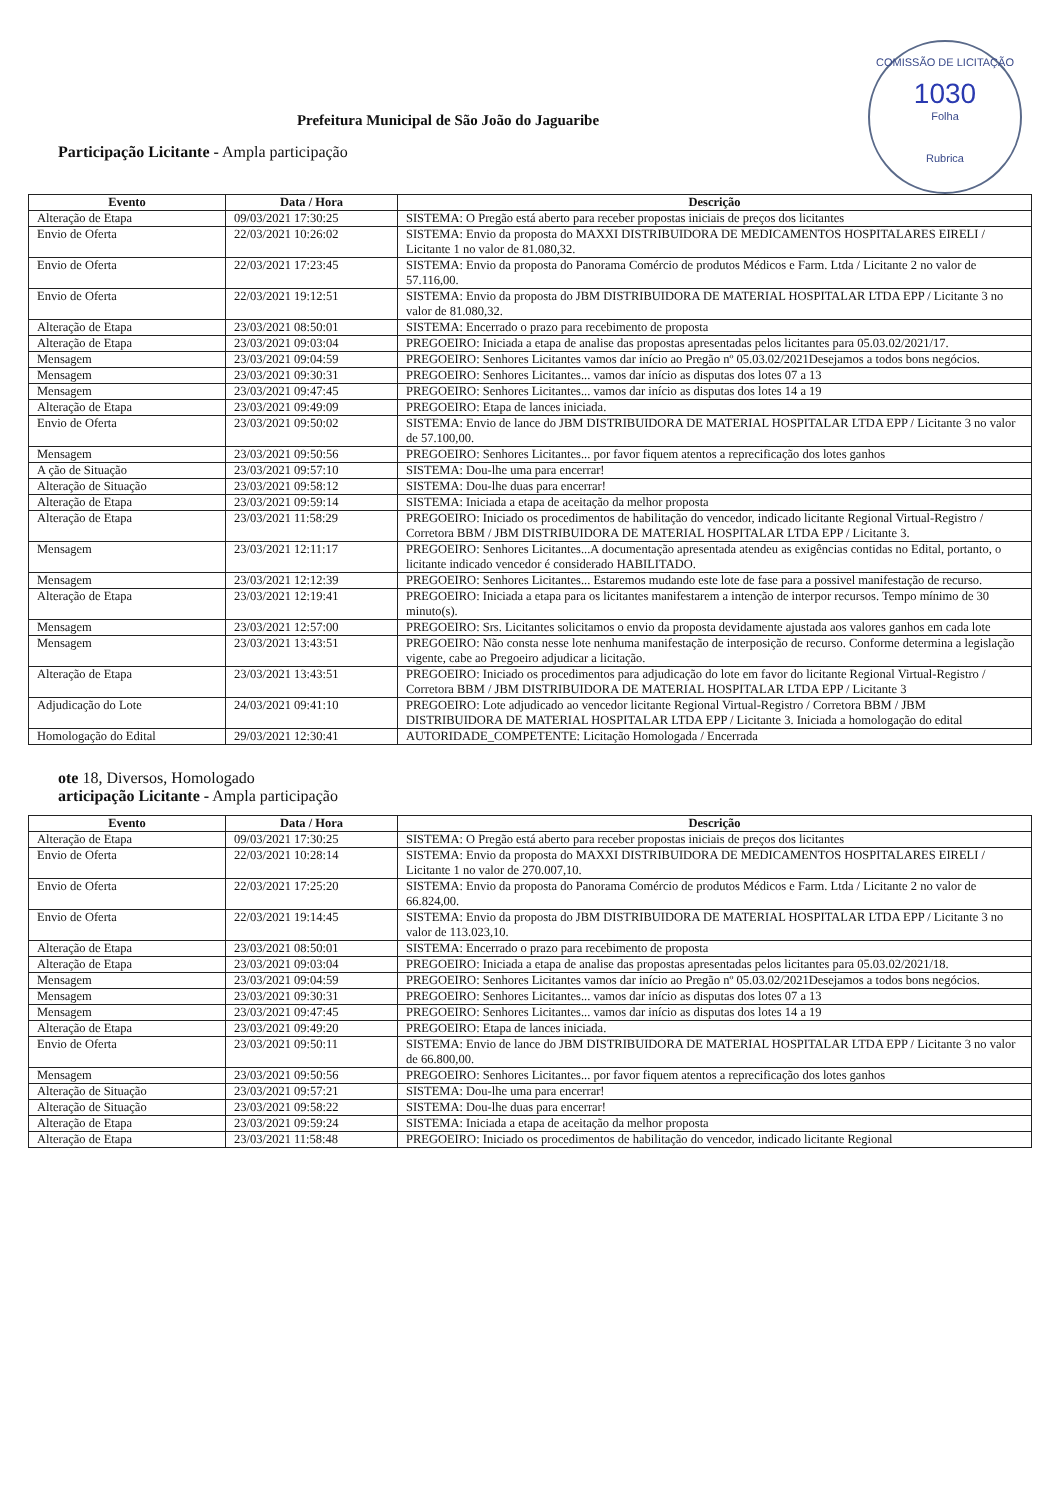COMISSÃO DE LICITAÇÃO
1030
Folha
Rubrica
Prefeitura Municipal de São João do Jaguaribe
Participação Licitante - Ampla participação
| Evento | Data / Hora | Descrição |
| --- | --- | --- |
| Alteração de Etapa | 09/03/2021 17:30:25 | SISTEMA: O Pregão está aberto para receber propostas iniciais de preços dos licitantes |
| Envio de Oferta | 22/03/2021 10:26:02 | SISTEMA: Envio da proposta do MAXXI DISTRIBUIDORA DE MEDICAMENTOS HOSPITALARES EIRELI / Licitante 1 no valor de 81.080,32. |
| Envio de Oferta | 22/03/2021 17:23:45 | SISTEMA: Envio da proposta do Panorama Comércio de produtos Médicos e Farm. Ltda / Licitante 2 no valor de 57.116,00. |
| Envio de Oferta | 22/03/2021 19:12:51 | SISTEMA: Envio da proposta do JBM DISTRIBUIDORA DE MATERIAL HOSPITALAR LTDA EPP / Licitante 3 no valor de 81.080,32. |
| Alteração de Etapa | 23/03/2021 08:50:01 | SISTEMA: Encerrado o prazo para recebimento de proposta |
| Alteração de Etapa | 23/03/2021 09:03:04 | PREGOEIRO: Iniciada a etapa de analise das propostas apresentadas pelos licitantes para 05.03.02/2021/17. |
| Mensagem | 23/03/2021 09:04:59 | PREGOEIRO: Senhores Licitantes vamos dar início ao Pregão nº 05.03.02/2021Desejamos a todos bons negócios. |
| Mensagem | 23/03/2021 09:30:31 | PREGOEIRO: Senhores Licitantes... vamos dar início as disputas dos lotes 07 a 13 |
| Mensagem | 23/03/2021 09:47:45 | PREGOEIRO: Senhores Licitantes... vamos dar início as disputas dos lotes 14 a 19 |
| Alteração de Etapa | 23/03/2021 09:49:09 | PREGOEIRO: Etapa de lances iniciada. |
| Envio de Oferta | 23/03/2021 09:50:02 | SISTEMA: Envio de lance do JBM DISTRIBUIDORA DE MATERIAL HOSPITALAR LTDA EPP / Licitante 3 no valor de 57.100,00. |
| Mensagem | 23/03/2021 09:50:56 | PREGOEIRO: Senhores Licitantes... por favor fiquem atentos a reprecificação dos lotes ganhos |
| A ção de Situação | 23/03/2021 09:57:10 | SISTEMA: Dou-lhe uma para encerrar! |
| Alteração de Situação | 23/03/2021 09:58:12 | SISTEMA: Dou-lhe duas para encerrar! |
| Alteração de Etapa | 23/03/2021 09:59:14 | SISTEMA: Iniciada a etapa de aceitação da melhor proposta |
| Alteração de Etapa | 23/03/2021 11:58:29 | PREGOEIRO: Iniciado os procedimentos de habilitação do vencedor, indicado licitante Regional Virtual-Registro / Corretora BBM / JBM DISTRIBUIDORA DE MATERIAL HOSPITALAR LTDA EPP / Licitante 3. |
| Mensagem | 23/03/2021 12:11:17 | PREGOEIRO: Senhores Licitantes...A documentação apresentada atendeu as exigências contidas no Edital, portanto, o licitante indicado vencedor é considerado HABILITADO. |
| Mensagem | 23/03/2021 12:12:39 | PREGOEIRO: Senhores Licitantes... Estaremos mudando este lote de fase para a possivel manifestação de recurso. |
| Alteração de Etapa | 23/03/2021 12:19:41 | PREGOEIRO: Iniciada a etapa para os licitantes manifestarem a intenção de interpor recursos. Tempo mínimo de 30 minuto(s). |
| Mensagem | 23/03/2021 12:57:00 | PREGOEIRO: Srs. Licitantes solicitamos o envio da proposta devidamente ajustada aos valores ganhos em cada lote |
| Mensagem | 23/03/2021 13:43:51 | PREGOEIRO: Não consta nesse lote nenhuma manifestação de interposição de recurso. Conforme determina a legislação vigente, cabe ao Pregoeiro adjudicar a licitação. |
| Alteração de Etapa | 23/03/2021 13:43:51 | PREGOEIRO: Iniciado os procedimentos para adjudicação do lote em favor do licitante Regional Virtual-Registro / Corretora BBM / JBM DISTRIBUIDORA DE MATERIAL HOSPITALAR LTDA EPP / Licitante 3 |
| Adjudicação do Lote | 24/03/2021 09:41:10 | PREGOEIRO: Lote adjudicado ao vencedor licitante Regional Virtual-Registro / Corretora BBM / JBM DISTRIBUIDORA DE MATERIAL HOSPITALAR LTDA EPP / Licitante 3. Iniciada a homologação do edital |
| Homologação do Edital | 29/03/2021 12:30:41 | AUTORIDADE_COMPETENTE: Licitação Homologada / Encerrada |
ote 18, Diversos, Homologado
articipação Licitante - Ampla participação
| Evento | Data / Hora | Descrição |
| --- | --- | --- |
| Alteração de Etapa | 09/03/2021 17:30:25 | SISTEMA: O Pregão está aberto para receber propostas iniciais de preços dos licitantes |
| Envio de Oferta | 22/03/2021 10:28:14 | SISTEMA: Envio da proposta do MAXXI DISTRIBUIDORA DE MEDICAMENTOS HOSPITALARES EIRELI / Licitante 1 no valor de 270.007,10. |
| Envio de Oferta | 22/03/2021 17:25:20 | SISTEMA: Envio da proposta do Panorama Comércio de produtos Médicos e Farm. Ltda / Licitante 2 no valor de 66.824,00. |
| Envio de Oferta | 22/03/2021 19:14:45 | SISTEMA: Envio da proposta do JBM DISTRIBUIDORA DE MATERIAL HOSPITALAR LTDA EPP / Licitante 3 no valor de 113.023,10. |
| Alteração de Etapa | 23/03/2021 08:50:01 | SISTEMA: Encerrado o prazo para recebimento de proposta |
| Alteração de Etapa | 23/03/2021 09:03:04 | PREGOEIRO: Iniciada a etapa de analise das propostas apresentadas pelos licitantes para 05.03.02/2021/18. |
| Mensagem | 23/03/2021 09:04:59 | PREGOEIRO: Senhores Licitantes vamos dar início ao Pregão nº 05.03.02/2021Desejamos a todos bons negócios. |
| Mensagem | 23/03/2021 09:30:31 | PREGOEIRO: Senhores Licitantes... vamos dar início as disputas dos lotes 07 a 13 |
| Mensagem | 23/03/2021 09:47:45 | PREGOEIRO: Senhores Licitantes... vamos dar início as disputas dos lotes 14 a 19 |
| Alteração de Etapa | 23/03/2021 09:49:20 | PREGOEIRO: Etapa de lances iniciada. |
| Envio de Oferta | 23/03/2021 09:50:11 | SISTEMA: Envio de lance do JBM DISTRIBUIDORA DE MATERIAL HOSPITALAR LTDA EPP / Licitante 3 no valor de 66.800,00. |
| Mensagem | 23/03/2021 09:50:56 | PREGOEIRO: Senhores Licitantes... por favor fiquem atentos a reprecificação dos lotes ganhos |
| Alteração de Situação | 23/03/2021 09:57:21 | SISTEMA: Dou-lhe uma para encerrar! |
| Alteração de Situação | 23/03/2021 09:58:22 | SISTEMA: Dou-lhe duas para encerrar! |
| Alteração de Etapa | 23/03/2021 09:59:24 | SISTEMA: Iniciada a etapa de aceitação da melhor proposta |
| Alteração de Etapa | 23/03/2021 11:58:48 | PREGOEIRO: Iniciado os procedimentos de habilitação do vencedor, indicado licitante Regional |